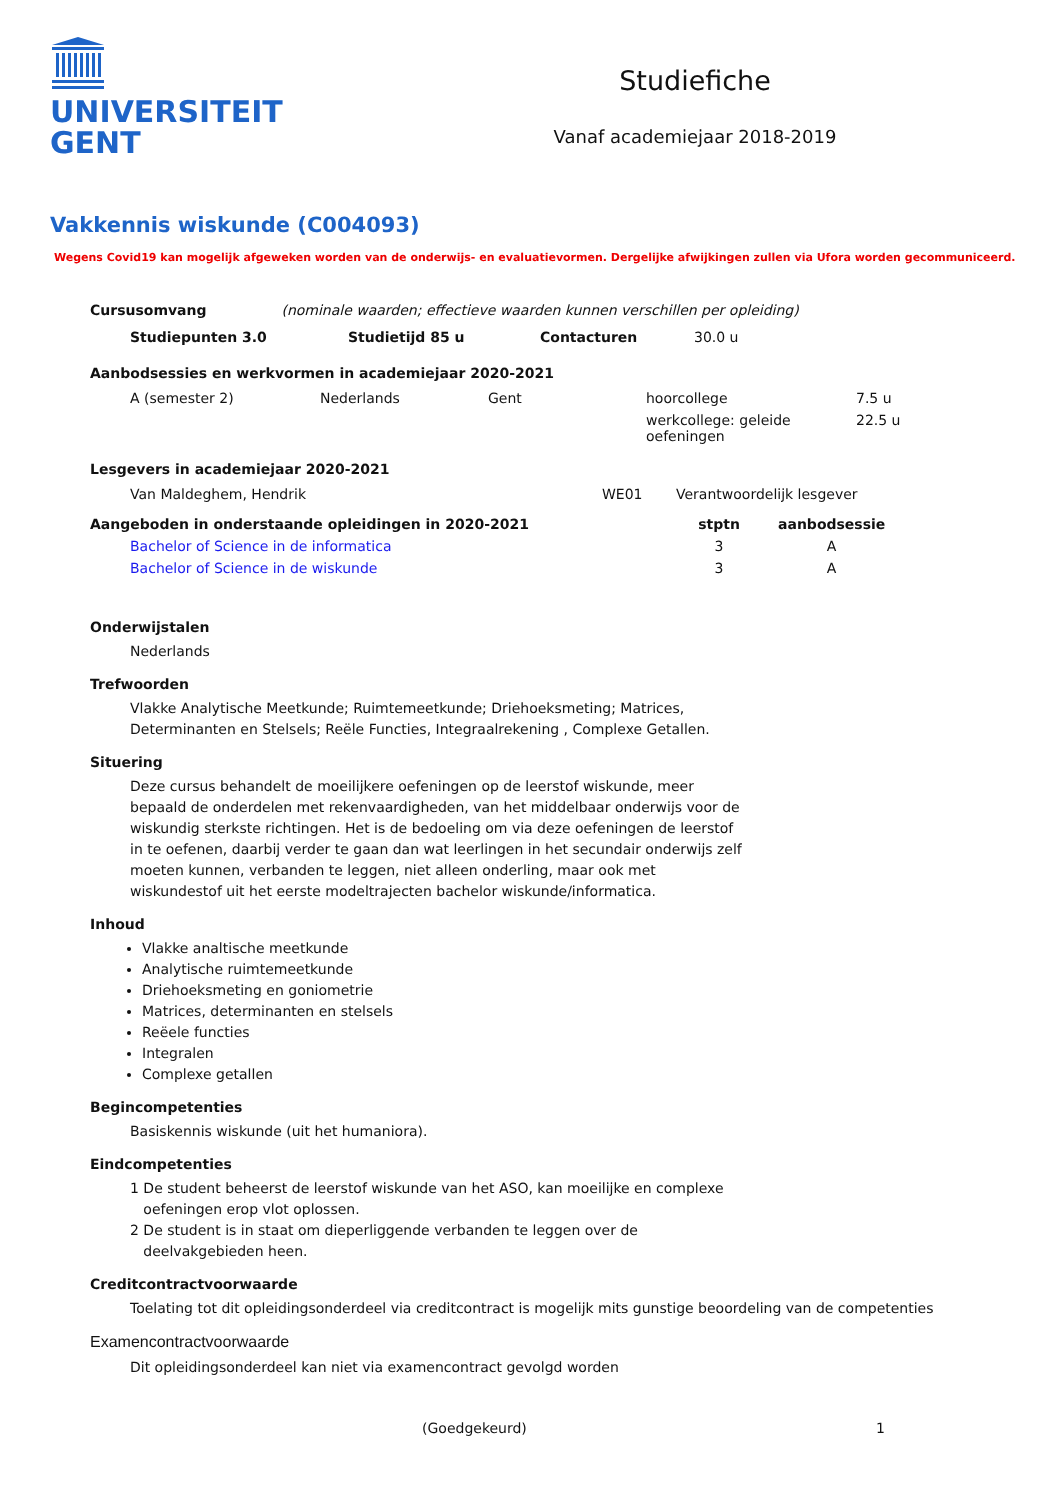UNIVERSITEIT
GENT
Studiefiche
Vanaf academiejaar 2018-2019
Vakkennis wiskunde (C004093)
Wegens Covid19 kan mogelijk afgeweken worden van de onderwijs- en evaluatievormen. Dergelijke afwijkingen zullen via Ufora worden gecommuniceerd.
Cursusomvang (nominale waarden; effectieve waarden kunnen verschillen per opleiding)
| Studiepunten 3.0 | Studietijd 85 u | Contacturen | 30.0 u |
Aanbodsessies en werkvormen in academiejaar 2020-2021
| A (semester 2) | Nederlands | Gent | hoorcollege | 7.5 u |
| | | | werkcollege: geleide oefeningen | 22.5 u |
Lesgevers in academiejaar 2020-2021
| Van Maldeghem, Hendrik | WE01 | Verantwoordelijk lesgever |
| Aangeboden in onderstaande opleidingen in 2020-2021 | stptn | aanbodsessie |
| --- | --- | --- |
| Bachelor of Science in de informatica | 3 | A |
| Bachelor of Science in de wiskunde | 3 | A |
Onderwijstalen
Nederlands
Trefwoorden
Vlakke Analytische Meetkunde; Ruimtemeetkunde; Driehoeksmeting; Matrices,
Determinanten en Stelsels; Reële Functies, Integraalrekening , Complexe Getallen.
Situering
Deze cursus behandelt de moeilijkere oefeningen op de leerstof wiskunde, meer
bepaald de onderdelen met rekenvaardigheden, van het middelbaar onderwijs voor de
wiskundig sterkste richtingen. Het is de bedoeling om via deze oefeningen de leerstof
in te oefenen, daarbij verder te gaan dan wat leerlingen in het secundair onderwijs zelf
moeten kunnen, verbanden te leggen, niet alleen onderling, maar ook met
wiskundestof uit het eerste modeltrajecten bachelor wiskunde/informatica.
Inhoud
Vlakke analtische meetkunde
Analytische ruimtemeetkunde
Driehoeksmeting en goniometrie
Matrices, determinanten en stelsels
Reëele functies
Integralen
Complexe getallen
Begincompetenties
Basiskennis wiskunde (uit het humaniora).
Eindcompetenties
1 De student beheerst de leerstof wiskunde van het ASO, kan moeilijke en complexe
oefeningen erop vlot oplossen.
2 De student is in staat om dieperliggende verbanden te leggen over de
deelvakgebieden heen.
Creditcontractvoorwaarde
Toelating tot dit opleidingsonderdeel via creditcontract is mogelijk mits gunstige beoordeling van de competenties
Examencontractvoorwaarde
Dit opleidingsonderdeel kan niet via examencontract gevolgd worden
(Goedgekeurd) 1